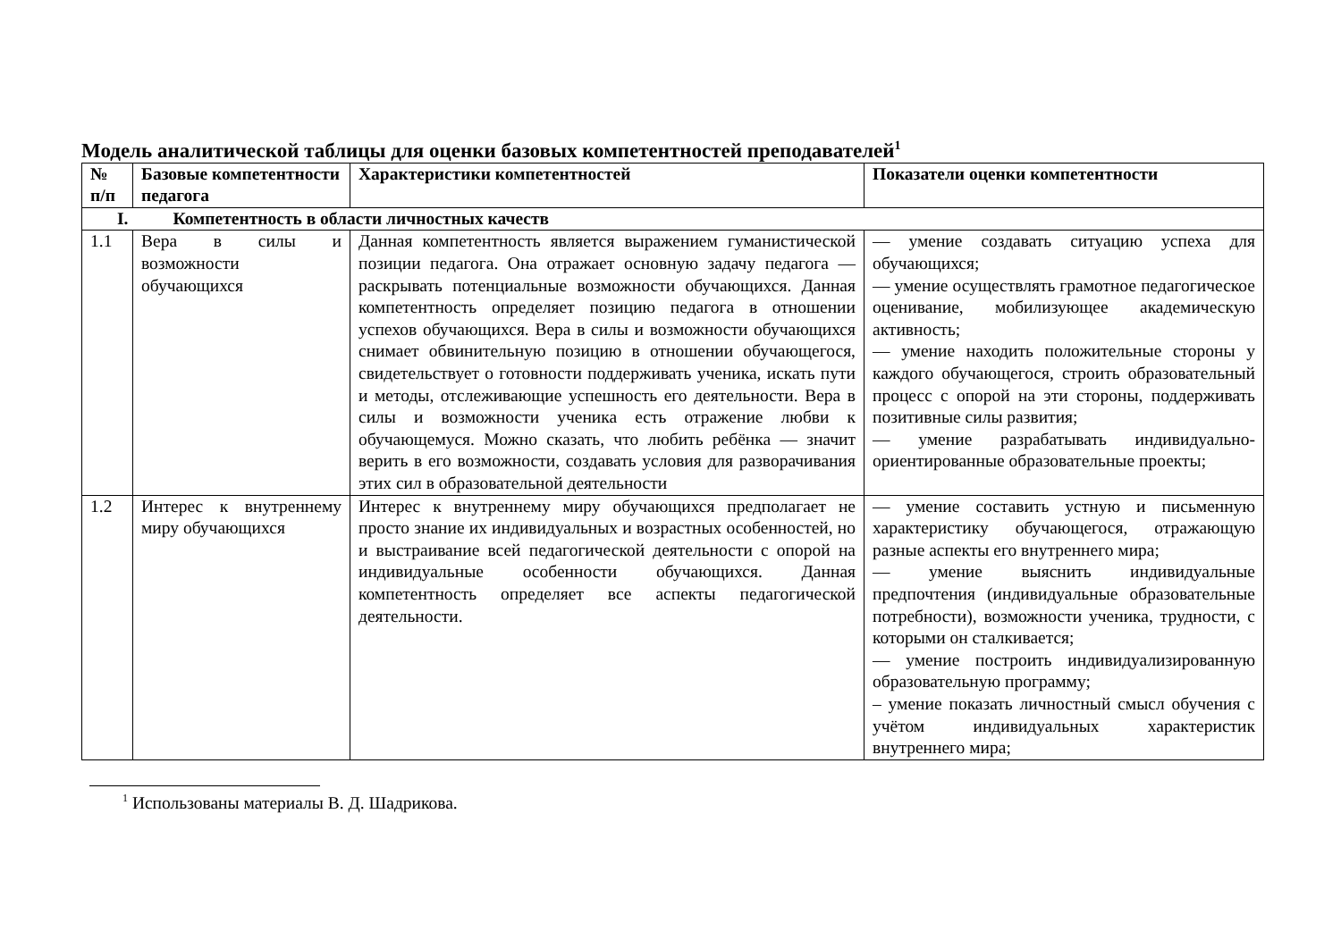Модель аналитической таблицы для оценки базовых компетентностей преподавателей<sup>1</sup>
| № п/п | Базовые компетентности педагога | Характеристики компетентностей | Показатели оценки компетентности |
| --- | --- | --- | --- |
| I. Компетентность в области личностных качеств | | | |
| 1.1 | Вера в силы и возможности обучающихся | Данная компетентность является выражением гуманистической позиции педагога. Она отражает основную задачу педагога — раскрывать потенциальные возможности обучающихся. Данная компетентность определяет позицию педагога в отношении успехов обучающихся. Вера в силы и возможности обучающихся снимает обвинительную позицию в отношении обучающегося, свидетельствует о готовности поддерживать ученика, искать пути и методы, отслеживающие успешность его деятельности. Вера в силы и возможности ученика есть отражение любви к обучающемуся. Можно сказать, что любить ребёнка — значит верить в его возможности, создавать условия для разворачивания этих сил в образовательной деятельности | — умение создавать ситуацию успеха для обучающихся; — умение осуществлять грамотное педагогическое оценивание, мобилизующее академическую активность; — умение находить положительные стороны у каждого обучающегося, строить образовательный процесс с опорой на эти стороны, поддерживать позитивные силы развития; — умение разрабатывать индивидуально-ориентированные образовательные проекты; |
| 1.2 | Интерес к внутреннему миру обучающихся | Интерес к внутреннему миру обучающихся предполагает не просто знание их индивидуальных и возрастных особенностей, но и выстраивание всей педагогической деятельности с опорой на индивидуальные особенности обучающихся. Данная компетентность определяет все аспекты педагогической деятельности. | — умение составить устную и письменную характеристику обучающегося, отражающую разные аспекты его внутреннего мира; — умение выяснить индивидуальные предпочтения (индивидуальные образовательные потребности), возможности ученика, трудности, с которыми он сталкивается; — умение построить индивидуализированную образовательную программу; – умение показать личностный смысл обучения с учётом индивидуальных характеристик внутреннего мира; |
<sup>1</sup> Использованы материалы В. Д. Шадрикова.